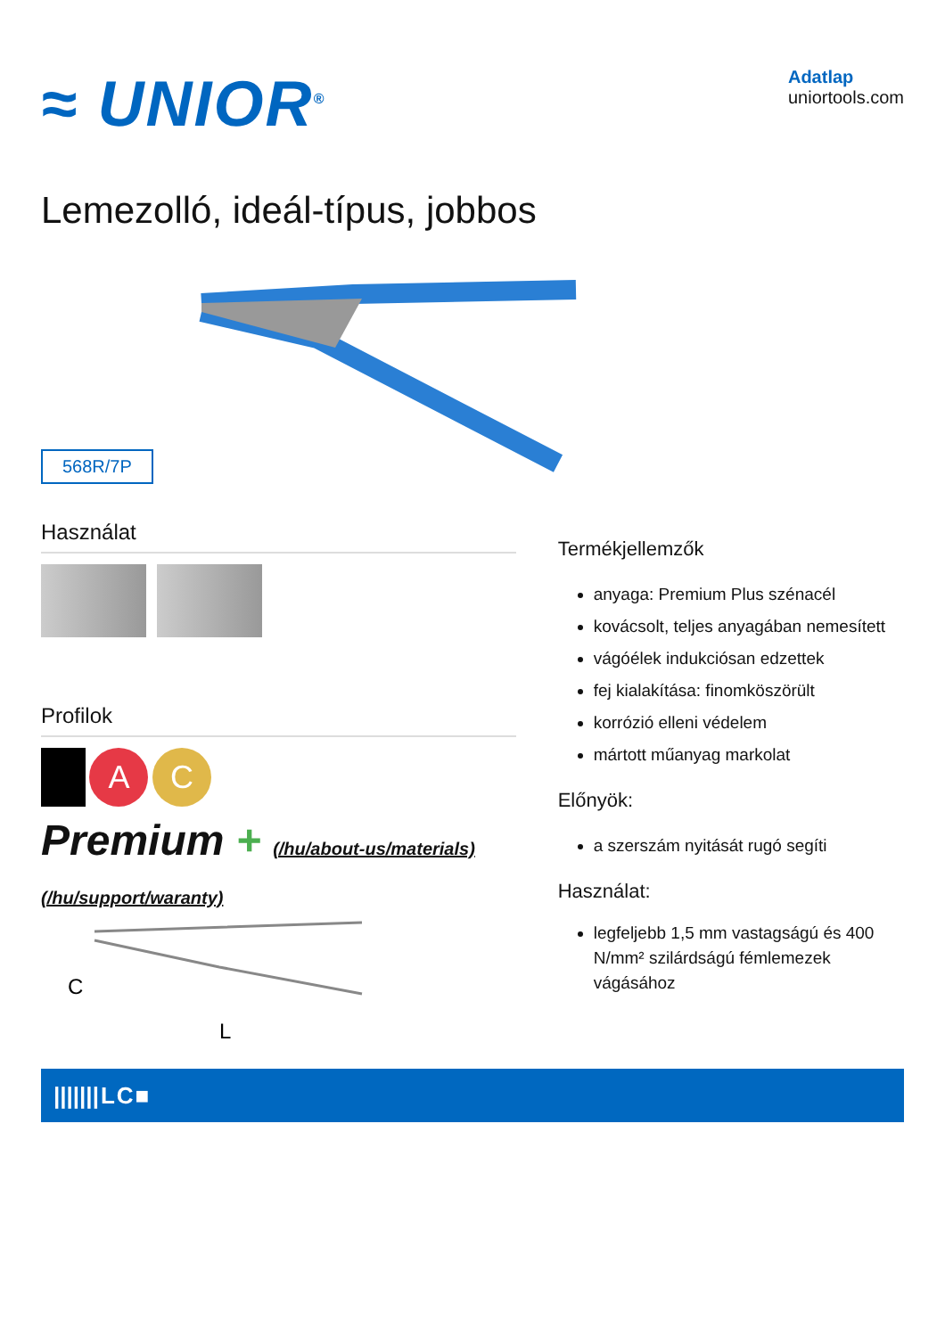≈ UNIOR<sup>®</sup>
Adatlap
uniortools.com
Lemezolló, ideál-típus, jobbos
568R/7P
Használat
Profilok
A C
Premium + (/hu/about-us/materials) (/hu/support/waranty)
C
L
Termékjellemzők
anyaga: Premium Plus szénacél
kovácsolt, teljes anyagában nemesített
vágóélek indukciósan edzettek
fej kialakítása: finomköszörült
korrózió elleni védelem
mártott műanyag markolat
Előnyök:
a szerszám nyitását rugó segíti
Használat:
legfeljebb 1,5 mm vastagságú és 400 N/mm² szilárdságú fémlemezek vágásához
| /////// | L | C | ■ |
| --- | --- | --- | --- |